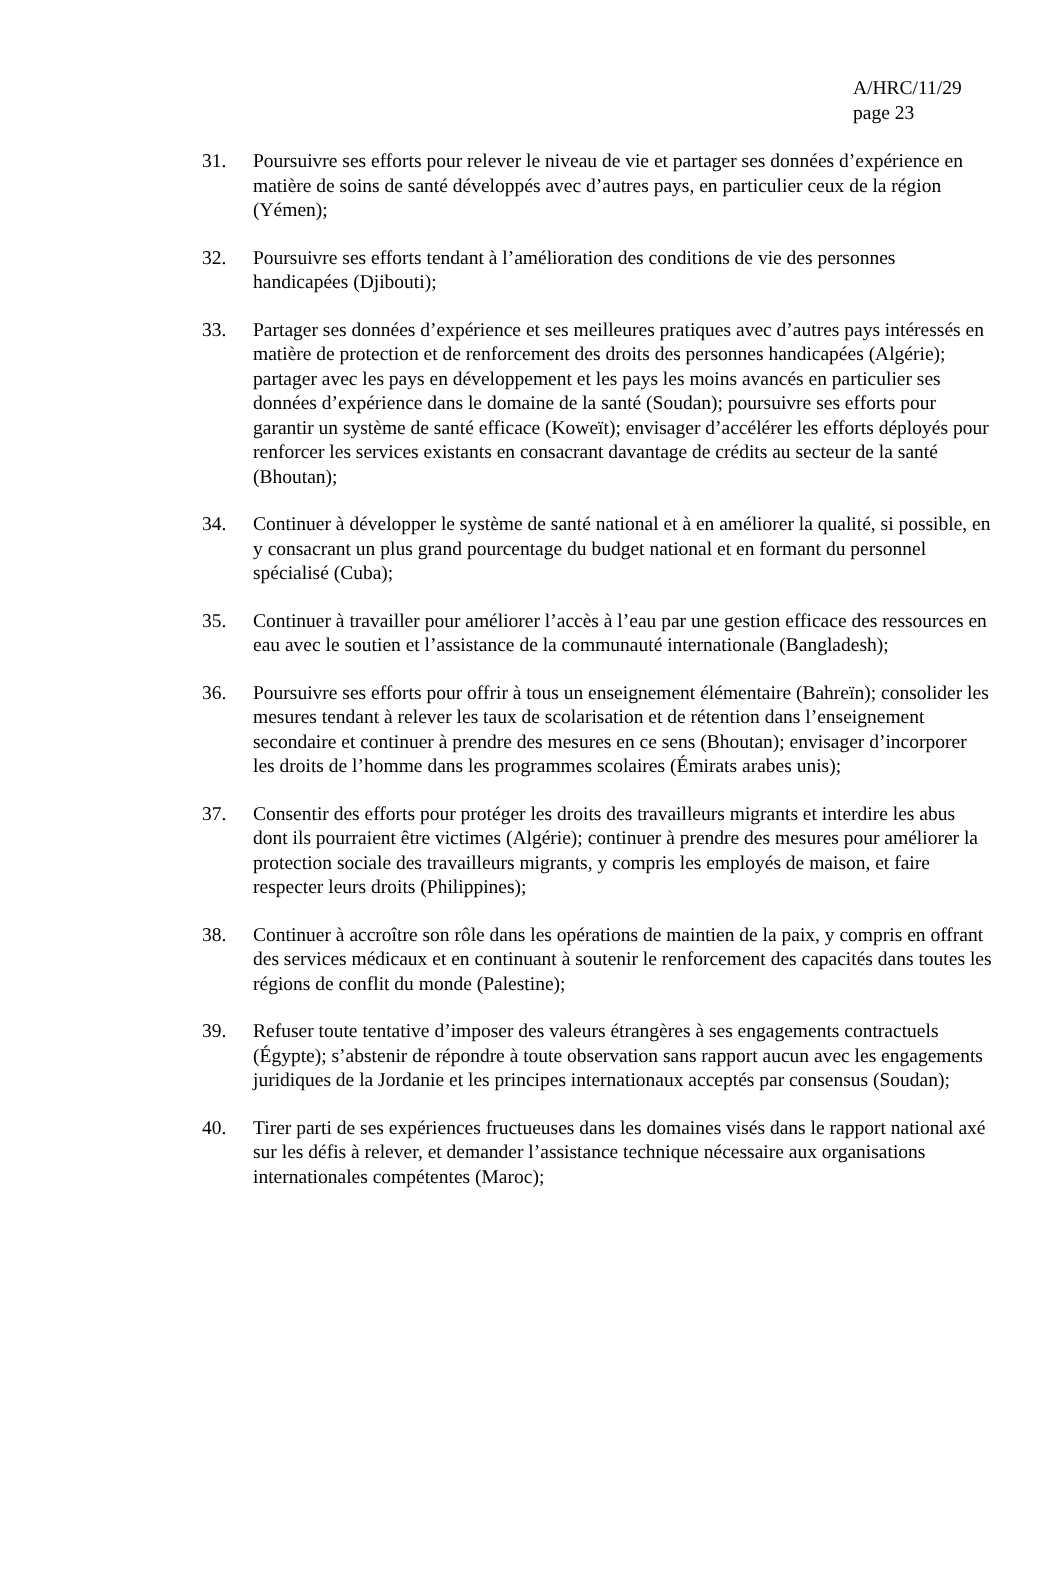A/HRC/11/29
page 23
31. Poursuivre ses efforts pour relever le niveau de vie et partager ses données d’expérience en matière de soins de santé développés avec d’autres pays, en particulier ceux de la région (Yémen);
32. Poursuivre ses efforts tendant à l’amélioration des conditions de vie des personnes handicapées (Djibouti);
33. Partager ses données d’expérience et ses meilleures pratiques avec d’autres pays intéressés en matière de protection et de renforcement des droits des personnes handicapées (Algérie); partager avec les pays en développement et les pays les moins avancés en particulier ses données d’expérience dans le domaine de la santé (Soudan); poursuivre ses efforts pour garantir un système de santé efficace (Koweït); envisager d’accélérer les efforts déployés pour renforcer les services existants en consacrant davantage de crédits au secteur de la santé (Bhoutan);
34. Continuer à développer le système de santé national et à en améliorer la qualité, si possible, en y consacrant un plus grand pourcentage du budget national et en formant du personnel spécialisé (Cuba);
35. Continuer à travailler pour améliorer l’accès à l’eau par une gestion efficace des ressources en eau avec le soutien et l’assistance de la communauté internationale (Bangladesh);
36. Poursuivre ses efforts pour offrir à tous un enseignement élémentaire (Bahreïn); consolider les mesures tendant à relever les taux de scolarisation et de rétention dans l’enseignement secondaire et continuer à prendre des mesures en ce sens (Bhoutan); envisager d’incorporer les droits de l’homme dans les programmes scolaires (Émirats arabes unis);
37. Consentir des efforts pour protéger les droits des travailleurs migrants et interdire les abus dont ils pourraient être victimes (Algérie); continuer à prendre des mesures pour améliorer la protection sociale des travailleurs migrants, y compris les employés de maison, et faire respecter leurs droits (Philippines);
38. Continuer à accroître son rôle dans les opérations de maintien de la paix, y compris en offrant des services médicaux et en continuant à soutenir le renforcement des capacités dans toutes les régions de conflit du monde (Palestine);
39. Refuser toute tentative d’imposer des valeurs étrangères à ses engagements contractuels (Égypte); s’abstenir de répondre à toute observation sans rapport aucun avec les engagements juridiques de la Jordanie et les principes internationaux acceptés par consensus (Soudan);
40. Tirer parti de ses expériences fructueuses dans les domaines visés dans le rapport national axé sur les défis à relever, et demander l’assistance technique nécessaire aux organisations internationales compétentes (Maroc);